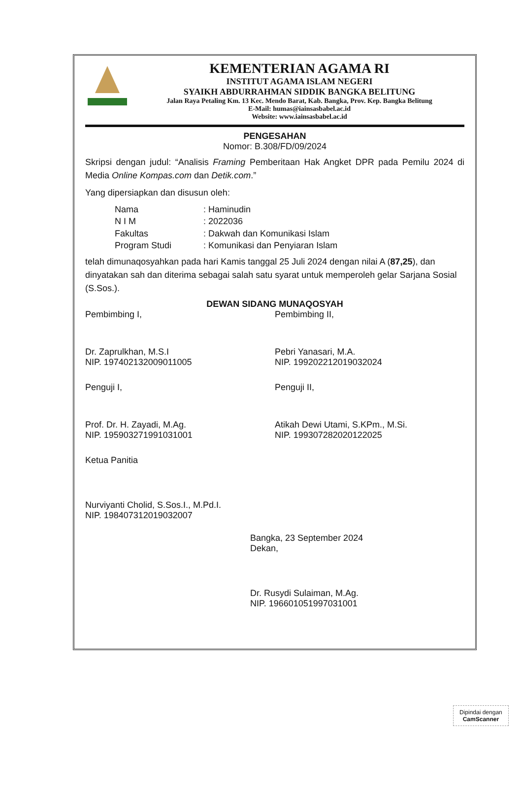KEMENTERIAN AGAMA RI
INSTITUT AGAMA ISLAM NEGERI
SYAIKH ABDURRAHMAN SIDDIK BANGKA BELITUNG
Jalan Raya Petaling Km. 13 Kec. Mendo Barat, Kab. Bangka, Prov. Kep. Bangka Belitung
E-Mail: humas@iainsasbabel.ac.id
Website: www.iainsasbabel.ac.id
PENGESAHAN
Nomor: B.308/FD/09/2024
Skripsi dengan judul: “Analisis Framing Pemberitaan Hak Angket DPR pada Pemilu 2024 di Media Online Kompas.com dan Detik.com.”
Yang dipersiapkan dan disusun oleh:
Nama: Haminudin
N I M: 2022036
Fakultas: Dakwah dan Komunikasi Islam
Program Studi: Komunikasi dan Penyiaran Islam
telah dimunaqosyahkan pada hari Kamis tanggal 25 Juli 2024 dengan nilai A (87,25), dan dinyatakan sah dan diterima sebagai salah satu syarat untuk memperoleh gelar Sarjana Sosial (S.Sos.).
DEWAN SIDANG MUNAQOSYAH
Pembimbing I,
Dr. Zaprulkhan, M.S.I
NIP. 197402132009011005
Pembimbing II,
Pebri Yanasari, M.A.
NIP. 199202212019032024
Penguji I,
Prof. Dr. H. Zayadi, M.Ag.
NIP. 195903271991031001
Penguji II,
Atikah Dewi Utami, S.KPm., M.Si.
NIP. 199307282020122025
Ketua Panitia
Nurviyanti Cholid, S.Sos.I., M.Pd.I.
NIP. 198407312019032007
Bangka, 23 September 2024
Dekan,
Dr. Rusydi Sulaiman, M.Ag.
NIP. 196601051997031001
Dipindai dengan
CamScanner